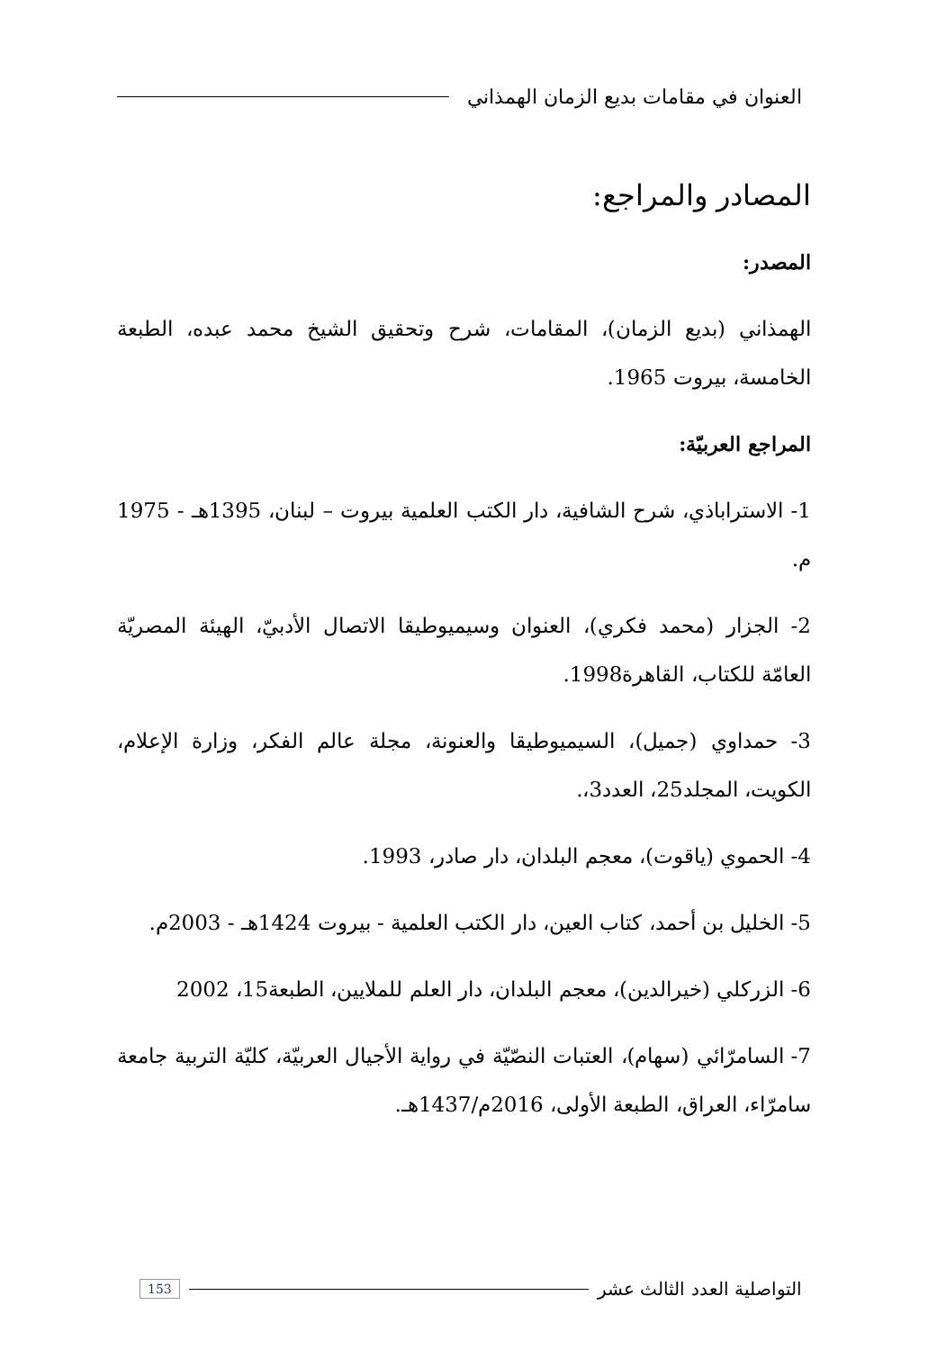العنوان في مقامات بديع الزمان الهمذاني
المصادر والمراجع:
المصدر:
الهمذاني (بديع الزمان)، المقامات، شرح وتحقيق الشيخ محمد عبده، الطبعة الخامسة، بيروت 1965.
المراجع العربيّة:
1- الاستراباذي، شرح الشافية، دار الكتب العلمية بيروت – لبنان، 1395هـ - 1975 م.
2- الجزار (محمد فكري)، العنوان وسيميوطيقا الاتصال الأدبيّ، الهيئة المصريّة العامّة للكتاب، القاهرة1998.
3- حمداوي (جميل)، السيميوطيقا والعنونة، مجلة عالم الفكر، وزارة الإعلام، الكويت، المجلد25، العدد3،.
4- الحموي (ياقوت)، معجم البلدان، دار صادر، 1993.
5- الخليل بن أحمد، كتاب العين، دار الكتب العلمية - بيروت 1424هـ - 2003م.
6- الزركلي (خيرالدين)، معجم البلدان، دار العلم للملايين، الطبعة15، 2002
7- السامرّائي (سهام)، العتبات النصّيّة في رواية الأجيال العربيّة، كليّة التربية جامعة سامرّاء، العراق، الطبعة الأولى، 2016م/1437هـ.
التواصلية العدد الثالث عشر 153